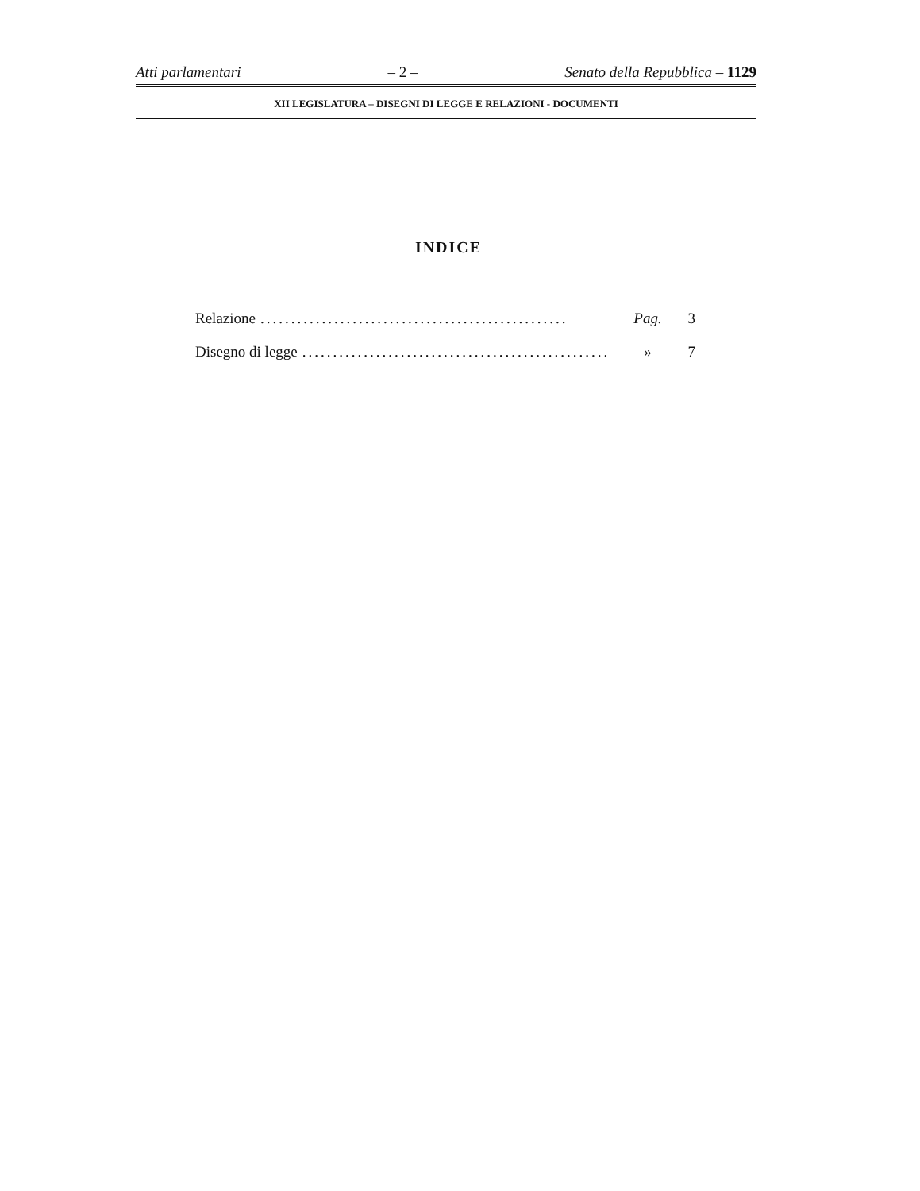Atti parlamentari – 2 – Senato della Repubblica – 1129
XII LEGISLATURA – DISEGNI DI LEGGE E RELAZIONI - DOCUMENTI
INDICE
Relazione.................................................. Pag. 3
Disegno di legge.................................................. » 7